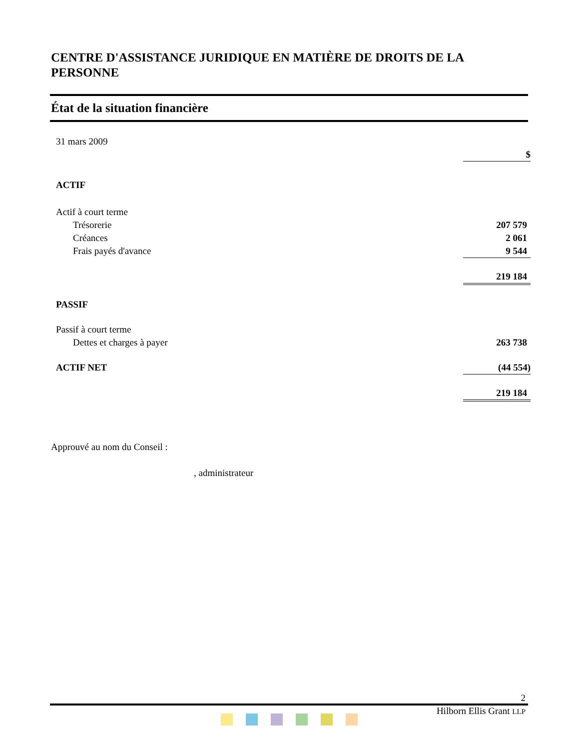CENTRE D'ASSISTANCE JURIDIQUE EN MATIÈRE DE DROITS DE LA PERSONNE
État de la situation financière
| 31 mars 2009 | |
| | $ |
| ACTIF | |
| Actif à court terme | |
| Trésorerie | 207 579 |
| Créances | 2 061 |
| Frais payés d'avance | 9 544 |
| | 219 184 |
| PASSIF | |
| Passif à court terme | |
| Dettes et charges à payer | 263 738 |
| ACTIF NET | (44 554) |
| | 219 184 |
Approuvé au nom du Conseil :
, administrateur
2
Hilborn Ellis Grant LLP